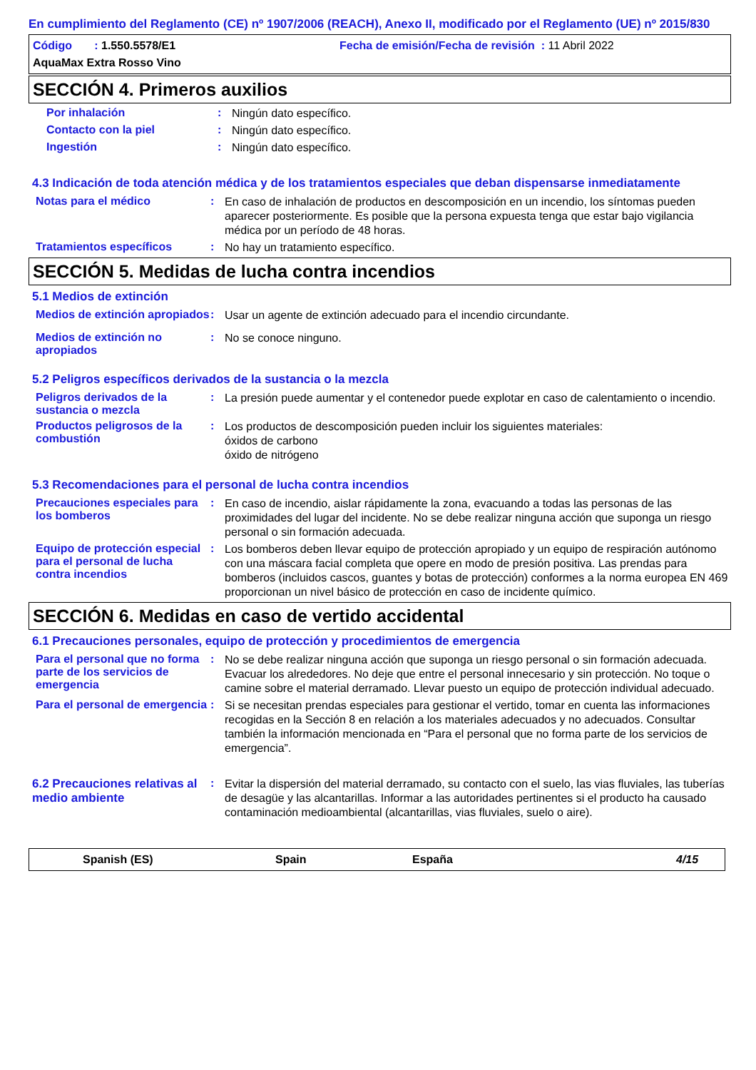En cumplimiento del Reglamento (CE) nº 1907/2006 (REACH), Anexo II, modificado por el Reglamento (UE) nº 2015/830
Código : 1.550.5578/E1
Fecha de emisión/Fecha de revisión : 11 Abril 2022
AquaMax Extra Rosso Vino
SECCIÓN 4. Primeros auxilios
Por inhalación :
Ningún dato específico.
Contacto con la piel :
Ningún dato específico.
Ingestión :
Ningún dato específico.
4.3 Indicación de toda atención médica y de los tratamientos especiales que deban dispensarse inmediatamente
Notas para el médico :
En caso de inhalación de productos en descomposición en un incendio, los síntomas pueden aparecer posteriormente. Es posible que la persona expuesta tenga que estar bajo vigilancia médica por un período de 48 horas.
Tratamientos específicos :
No hay un tratamiento específico.
SECCIÓN 5. Medidas de lucha contra incendios
5.1 Medios de extinción
Medios de extinción apropiados
:
Usar un agente de extinción adecuado para el incendio circundante.
Medios de extinción no apropiados
:
No se conoce ninguno.
5.2 Peligros específicos derivados de la sustancia o la mezcla
Peligros derivados de la sustancia o mezcla
:
La presión puede aumentar y el contenedor puede explotar en caso de calentamiento o incendio.
Productos peligrosos de la combustión
:
Los productos de descomposición pueden incluir los siguientes materiales:
óxidos de carbono
óxido de nitrógeno
5.3 Recomendaciones para el personal de lucha contra incendios
Precauciones especiales para los bomberos
:
En caso de incendio, aislar rápidamente la zona, evacuando a todas las personas de las proximidades del lugar del incidente. No se debe realizar ninguna acción que suponga un riesgo personal o sin formación adecuada.
Equipo de protección especial para el personal de lucha contra incendios
:
Los bomberos deben llevar equipo de protección apropiado y un equipo de respiración autónomo con una máscara facial completa que opere en modo de presión positiva. Las prendas para bomberos (incluidos cascos, guantes y botas de protección) conformes a la norma europea EN 469 proporcionan un nivel básico de protección en caso de incidente químico.
SECCIÓN 6. Medidas en caso de vertido accidental
6.1 Precauciones personales, equipo de protección y procedimientos de emergencia
Para el personal que no forma parte de los servicios de emergencia
:
No se debe realizar ninguna acción que suponga un riesgo personal o sin formación adecuada. Evacuar los alrededores. No deje que entre el personal innecesario y sin protección. No toque o camine sobre el material derramado. Llevar puesto un equipo de protección individual adecuado.
Para el personal de emergencia
:
Si se necesitan prendas especiales para gestionar el vertido, tomar en cuenta las informaciones recogidas en la Sección 8 en relación a los materiales adecuados y no adecuados. Consultar también la información mencionada en “Para el personal que no forma parte de los servicios de emergencia”.
6.2 Precauciones relativas al medio ambiente
:
Evitar la dispersión del material derramado, su contacto con el suelo, las vias fluviales, las tuberías de desagüe y las alcantarillas. Informar a las autoridades pertinentes si el producto ha causado contaminación medioambiental (alcantarillas, vias fluviales, suelo o aire).
Spanish (ES) Spain España 4/15